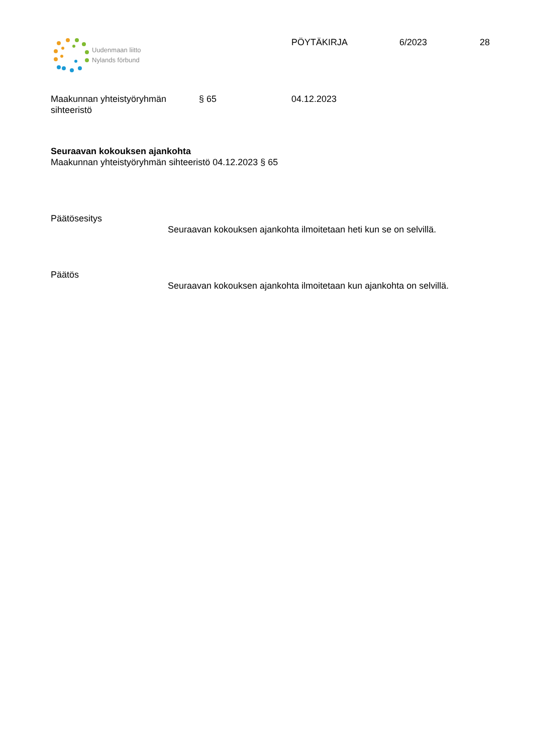Uudenmaan liitto
Nylands förbund
PÖYTÄKIRJA 6/2023 28
Maakunnan yhteistyöryhmän
sihteeristö
§ 65 04.12.2023
Seuraavan kokouksen ajankohta
Maakunnan yhteistyöryhmän sihteeristö 04.12.2023 § 65
Päätösesitys
Seuraavan kokouksen ajankohta ilmoitetaan heti kun se on selvillä.
Päätös
Seuraavan kokouksen ajankohta ilmoitetaan kun ajankohta on selvillä.